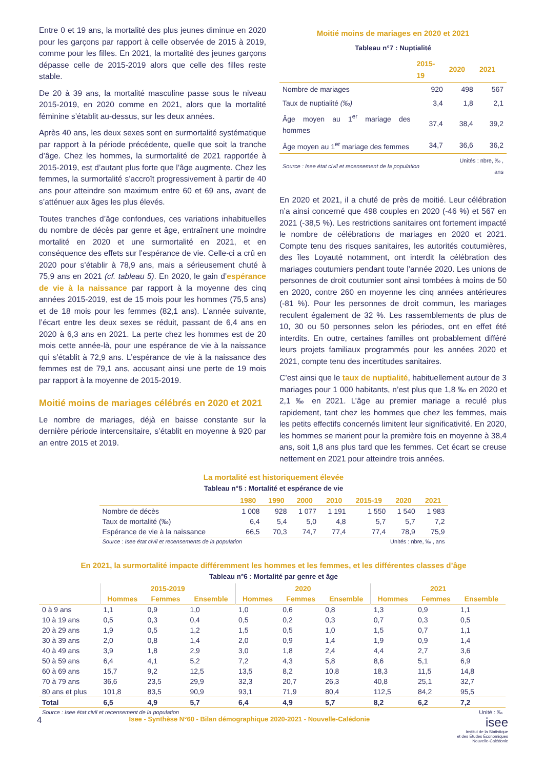Entre 0 et 19 ans, la mortalité des plus jeunes diminue en 2020 pour les garçons par rapport à celle observée de 2015 à 2019, comme pour les filles. En 2021, la mortalité des jeunes garçons dépasse celle de 2015-2019 alors que celle des filles reste stable.
De 20 à 39 ans, la mortalité masculine passe sous le niveau 2015-2019, en 2020 comme en 2021, alors que la mortalité féminine s’établit au-dessus, sur les deux années.
Après 40 ans, les deux sexes sont en surmortalité systématique par rapport à la période précédente, quelle que soit la tranche d’âge. Chez les hommes, la surmortalité de 2021 rapportée à 2015-2019, est d’autant plus forte que l’âge augmente. Chez les femmes, la surmortalité s’accroît progressivement à partir de 40 ans pour atteindre son maximum entre 60 et 69 ans, avant de s’atténuer aux âges les plus élevés.
Toutes tranches d’âge confondues, ces variations inhabituelles du nombre de décès par genre et âge, entraînent une moindre mortalité en 2020 et une surmortalité en 2021, et en conséquence des effets sur l’espérance de vie. Celle-ci a crû en 2020 pour s’établir à 78,9 ans, mais a sérieusement chuté à 75,9 ans en 2021 (cf. tableau 5). En 2020, le gain d’espérance de vie à la naissance par rapport à la moyenne des cinq années 2015-2019, est de 15 mois pour les hommes (75,5 ans) et de 18 mois pour les femmes (82,1 ans). L’année suivante, l’écart entre les deux sexes se réduit, passant de 6,4 ans en 2020 à 6,3 ans en 2021. La perte chez les hommes est de 20 mois cette année-là, pour une espérance de vie à la naissance qui s’établit à 72,9 ans. L’espérance de vie à la naissance des femmes est de 79,1 ans, accusant ainsi une perte de 19 mois par rapport à la moyenne de 2015-2019.
Moitié moins de mariages célébrés en 2020 et 2021
Le nombre de mariages, déjà en baisse constante sur la dernière période intercensitaire, s’établit en moyenne à 920 par an entre 2015 et 2019.
Moitié moins de mariages en 2020 et 2021
Tableau n°7 : Nuptialité
| | 2015-19 | 2020 | 2021 |
| --- | --- | --- | --- |
| Nombre de mariages | 920 | 498 | 567 |
| Taux de nuptialité (‰) | 3,4 | 1,8 | 2,1 |
| Âge moyen au 1<sup>er</sup> mariage des hommes | 37,4 | 38,4 | 39,2 |
| Âge moyen au 1<sup>er</sup> mariage des femmes | 34,7 | 36,6 | 36,2 |
| Source : Isee état civil et recensement de la population | | Unités : nbre, ‰ , ans | |
En 2020 et 2021, il a chuté de près de moitié. Leur célébration n’a ainsi concerné que 498 couples en 2020 (-46 %) et 567 en 2021 (-38,5 %). Les restrictions sanitaires ont fortement impacté le nombre de célébrations de mariages en 2020 et 2021. Compte tenu des risques sanitaires, les autorités coutumières, des îles Loyauté notamment, ont interdit la célébration des mariages coutumiers pendant toute l’année 2020. Les unions de personnes de droit coutumier sont ainsi tombées à moins de 50 en 2020, contre 260 en moyenne les cinq années antérieures (-81 %). Pour les personnes de droit commun, les mariages reculent également de 32 %. Les rassemblements de plus de 10, 30 ou 50 personnes selon les périodes, ont en effet été interdits. En outre, certaines familles ont probablement différé leurs projets familiaux programmés pour les années 2020 et 2021, compte tenu des incertitudes sanitaires.
C’est ainsi que le taux de nuptialité, habituellement autour de 3 mariages pour 1 000 habitants, n’est plus que 1,8 ‰ en 2020 et 2,1 ‰ en 2021. L’âge au premier mariage a reculé plus rapidement, tant chez les hommes que chez les femmes, mais les petits effectifs concernés limitent leur significativité. En 2020, les hommes se marient pour la première fois en moyenne à 38,4 ans, soit 1,8 ans plus tard que les femmes. Cet écart se creuse nettement en 2021 pour atteindre trois années.
La mortalité est historiquement élevée
Tableau n°5 : Mortalité et espérance de vie
| | 1980 | 1990 | 2000 | 2010 | 2015-19 | 2020 | 2021 |
| --- | --- | --- | --- | --- | --- | --- | --- |
| Nombre de décès | 1 008 | 928 | 1 077 | 1 191 | 1 550 | 1 540 | 1 983 |
| Taux de mortalité (‰) | 6,4 | 5,4 | 5,0 | 4,8 | 5,7 | 5,7 | 7,2 |
| Espérance de vie à la naissance | 66,5 | 70,3 | 74,7 | 77,4 | 77,4 | 78,9 | 75,9 |
| Source : Isee état civil et recensements de la population | | | | Unités : nbre, ‰ , ans | | | |
En 2021, la surmortalité impacte différemment les hommes et les femmes, et les différentes classes d’âge
Tableau n°6 : Mortalité par genre et âge
| | 2015-2019 | | | 2020 | | | 2021 | | |
| --- | --- | --- | --- | --- | --- | --- | --- | --- | --- |
| | Hommes | Femmes | Ensemble | Hommes | Femmes | Ensemble | Hommes | Femmes | Ensemble |
| 0 à 9 ans | 1,1 | 0,9 | 1,0 | 1,0 | 0,6 | 0,8 | 1,3 | 0,9 | 1,1 |
| 10 à 19 ans | 0,5 | 0,3 | 0,4 | 0,5 | 0,2 | 0,3 | 0,7 | 0,3 | 0,5 |
| 20 à 29 ans | 1,9 | 0,5 | 1,2 | 1,5 | 0,5 | 1,0 | 1,5 | 0,7 | 1,1 |
| 30 à 39 ans | 2,0 | 0,8 | 1,4 | 2,0 | 0,9 | 1,4 | 1,9 | 0,9 | 1,4 |
| 40 à 49 ans | 3,9 | 1,8 | 2,9 | 3,0 | 1,8 | 2,4 | 4,4 | 2,7 | 3,6 |
| 50 à 59 ans | 6,4 | 4,1 | 5,2 | 7,2 | 4,3 | 5,8 | 8,6 | 5,1 | 6,9 |
| 60 à 69 ans | 15,7 | 9,2 | 12,5 | 13,5 | 8,2 | 10,8 | 18,3 | 11,5 | 14,8 |
| 70 à 79 ans | 36,6 | 23,5 | 29,9 | 32,3 | 20,7 | 26,3 | 40,8 | 25,1 | 32,7 |
| 80 ans et plus | 101,8 | 83,5 | 90,9 | 93,1 | 71,9 | 80,4 | 112,5 | 84,2 | 95,5 |
| Total | 6,5 | 4,9 | 5,7 | 6,4 | 4,9 | 5,7 | 8,2 | 6,2 | 7,2 |
| Source : Isee état civil et recensement de la population | | | | | | Unité : ‰ | | | |
4 Isee - Synthèse N°60 - Bilan démographique 2020-2021 - Nouvelle-Calédonie isee
Institut de la Statistique
et des Études Économiques
Nouvelle-Calédonie